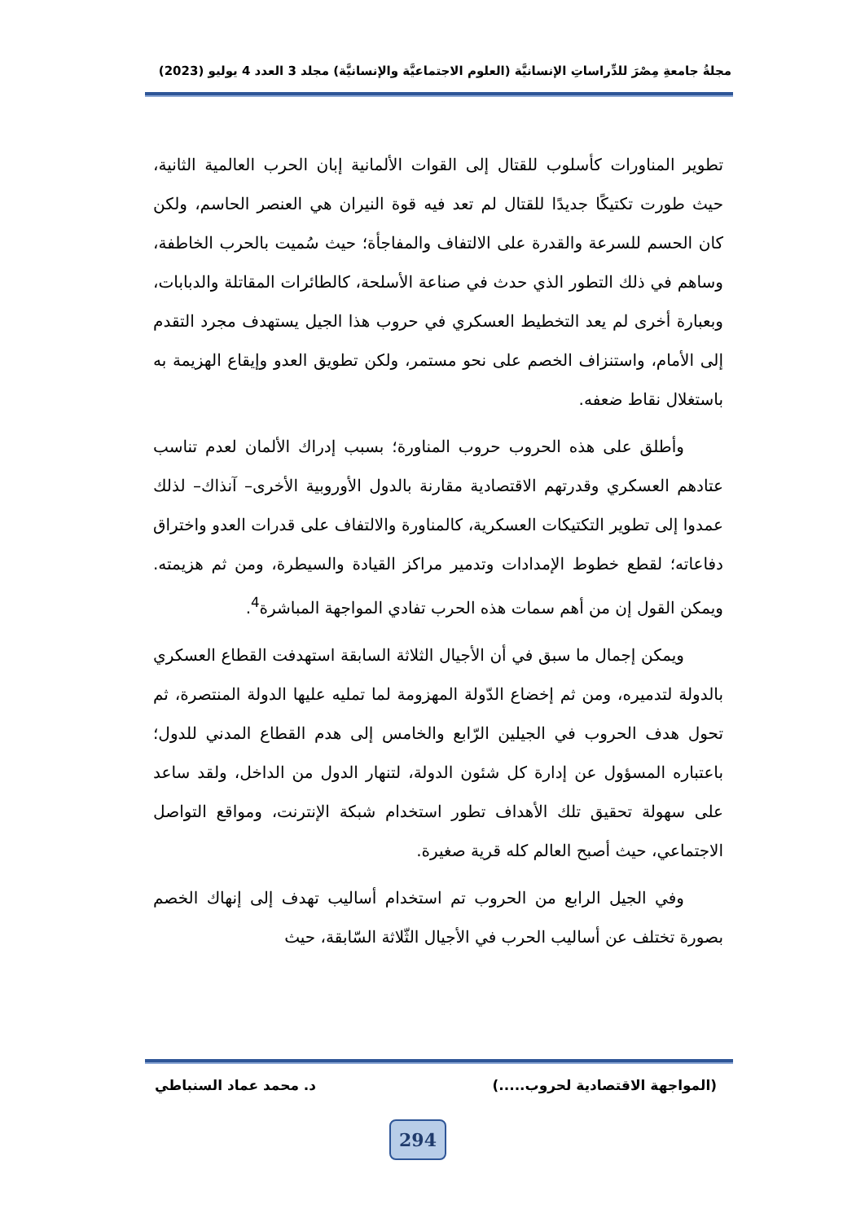مجلةُ جامعةِ مِصْرَ للدِّراساتِ الإنسانيَّة (العلوم الاجتماعيَّة والإنسانيَّة) مجلد 3 العدد 4 يوليو (2023)
تطوير المناورات كأسلوب للقتال إلى القوات الألمانية إبان الحرب العالمية الثانية، حيث طورت تكتيكًا جديدًا للقتال لم تعد فيه قوة النيران هي العنصر الحاسم، ولكن كان الحسم للسرعة والقدرة على الالتفاف والمفاجأة؛ حيث سُميت بالحرب الخاطفة، وساهم في ذلك التطور الذي حدث في صناعة الأسلحة، كالطائرات المقاتلة والدبابات، وبعبارة أخرى لم يعد التخطيط العسكري في حروب هذا الجيل يستهدف مجرد التقدم إلى الأمام، واستنزاف الخصم على نحو مستمر، ولكن تطويق العدو وإيقاع الهزيمة به باستغلال نقاط ضعفه.
وأطلق على هذه الحروب حروب المناورة؛ بسبب إدراك الألمان لعدم تناسب عتادهم العسكري وقدرتهم الاقتصادية مقارنة بالدول الأوروبية الأخرى– آنذاك– لذلك عمدوا إلى تطوير التكتيكات العسكرية، كالمناورة والالتفاف على قدرات العدو واختراق دفاعاته؛ لقطع خطوط الإمدادات وتدمير مراكز القيادة والسيطرة، ومن ثم هزيمته. ويمكن القول إن من أهم سمات هذه الحرب تفادي المواجهة المباشرة<sup>4</sup>.
ويمكن إجمال ما سبق في أن الأجيال الثلاثة السابقة استهدفت القطاع العسكري بالدولة لتدميره، ومن ثم إخضاع الدّولة المهزومة لما تمليه عليها الدولة المنتصرة، ثم تحول هدف الحروب في الجيلين الرّابع والخامس إلى هدم القطاع المدني للدول؛ باعتباره المسؤول عن إدارة كل شئون الدولة، لتنهار الدول من الداخل، ولقد ساعد على سهولة تحقيق تلك الأهداف تطور استخدام شبكة الإنترنت، ومواقع التواصل الاجتماعي، حيث أصبح العالم كله قرية صغيرة.
وفي الجيل الرابع من الحروب تم استخدام أساليب تهدف إلى إنهاك الخصم بصورة تختلف عن أساليب الحرب في الأجيال الثّلاثة السّابقة، حيث
(المواجهة الاقتصادية لحروب.....) د. محمد عماد السنباطي
294